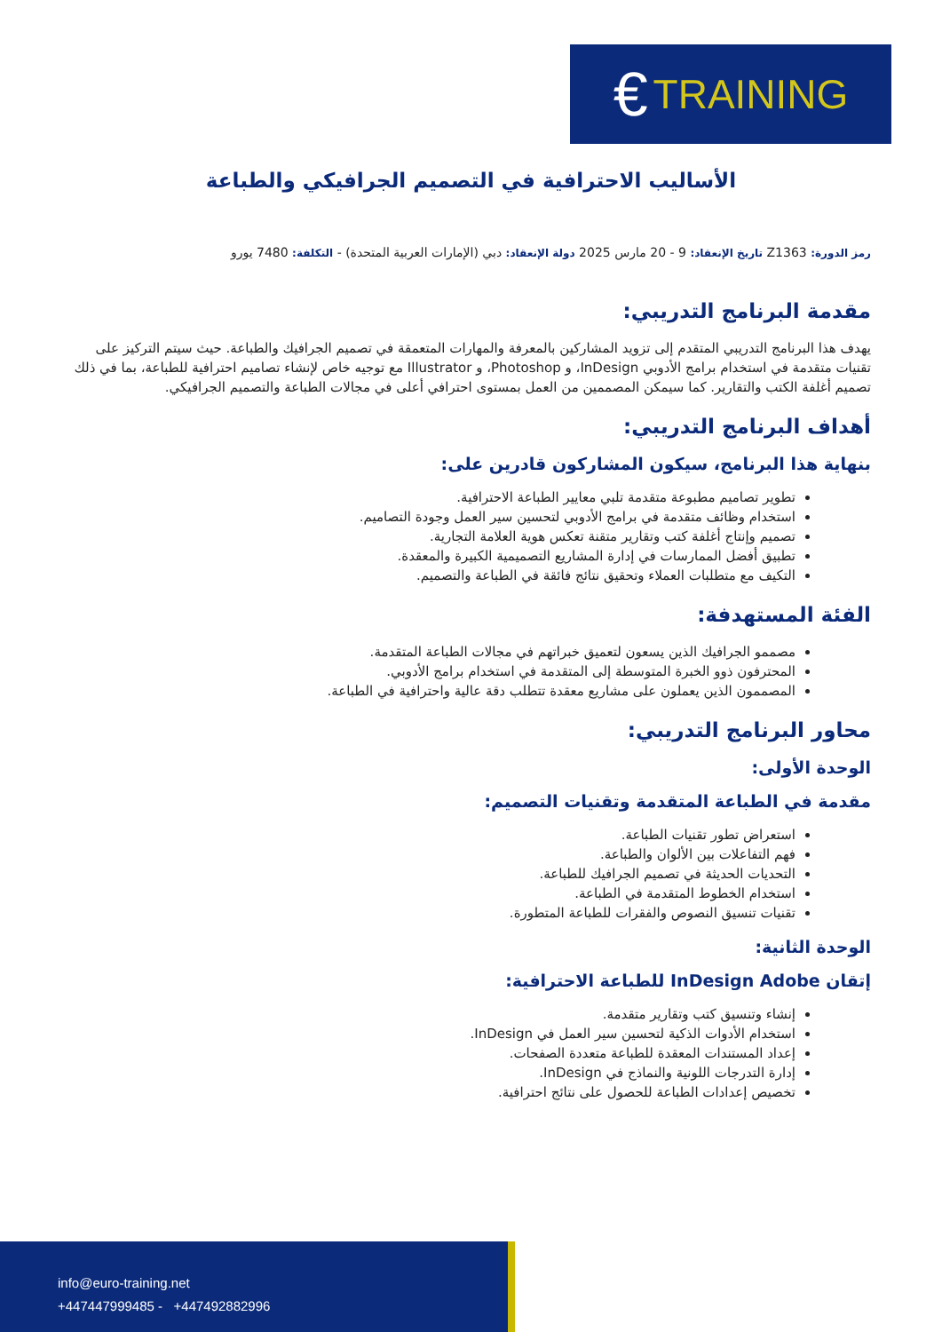€ TRAINING
الأساليب الاحترافية في التصميم الجرافيكي والطباعة
رمز الدورة: Z1363 تاريخ الإنعقاد: 9 - 20 مارس 2025 دولة الإنعقاد: دبي (الإمارات العربية المتحدة) - التكلفة: 7480 يورو
مقدمة البرنامج التدريبي:
يهدف هذا البرنامج التدريبي المتقدم إلى تزويد المشاركين بالمعرفة والمهارات المتعمقة في تصميم الجرافيك والطباعة. حيث سيتم التركيز على تقنيات متقدمة في استخدام برامج الأدوبي InDesign، و Photoshop، و Illustrator مع توجيه خاص لإنشاء تصاميم احترافية للطباعة، بما في ذلك تصميم أغلفة الكتب والتقارير. كما سيمكن المصممين من العمل بمستوى احترافي أعلى في مجالات الطباعة والتصميم الجرافيكي.
أهداف البرنامج التدريبي:
بنهاية هذا البرنامج، سيكون المشاركون قادرين على:
تطوير تصاميم مطبوعة متقدمة تلبي معايير الطباعة الاحترافية.
استخدام وظائف متقدمة في برامج الأدوبي لتحسين سير العمل وجودة التصاميم.
تصميم وإنتاج أغلفة كتب وتقارير متقنة تعكس هوية العلامة التجارية.
تطبيق أفضل الممارسات في إدارة المشاريع التصميمية الكبيرة والمعقدة.
التكيف مع متطلبات العملاء وتحقيق نتائج فائقة في الطباعة والتصميم.
الفئة المستهدفة:
مصممو الجرافيك الذين يسعون لتعميق خبراتهم في مجالات الطباعة المتقدمة.
المحترفون ذوو الخبرة المتوسطة إلى المتقدمة في استخدام برامج الأدوبي.
المصممون الذين يعملون على مشاريع معقدة تتطلب دقة عالية واحترافية في الطباعة.
محاور البرنامج التدريبي:
الوحدة الأولى:
مقدمة في الطباعة المتقدمة وتقنيات التصميم:
استعراض تطور تقنيات الطباعة.
فهم التفاعلات بين الألوان والطباعة.
التحديات الحديثة في تصميم الجرافيك للطباعة.
استخدام الخطوط المتقدمة في الطباعة.
تقنيات تنسيق النصوص والفقرات للطباعة المتطورة.
الوحدة الثانية:
إتقان InDesign Adobe للطباعة الاحترافية:
إنشاء وتنسيق كتب وتقارير متقدمة.
استخدام الأدوات الذكية لتحسين سير العمل في InDesign.
إعداد المستندات المعقدة للطباعة متعددة الصفحات.
إدارة التدرجات اللونية والنماذج في InDesign.
تخصيص إعدادات الطباعة للحصول على نتائج احترافية.
info@euro-training.net
+447447999485 - +447492882996